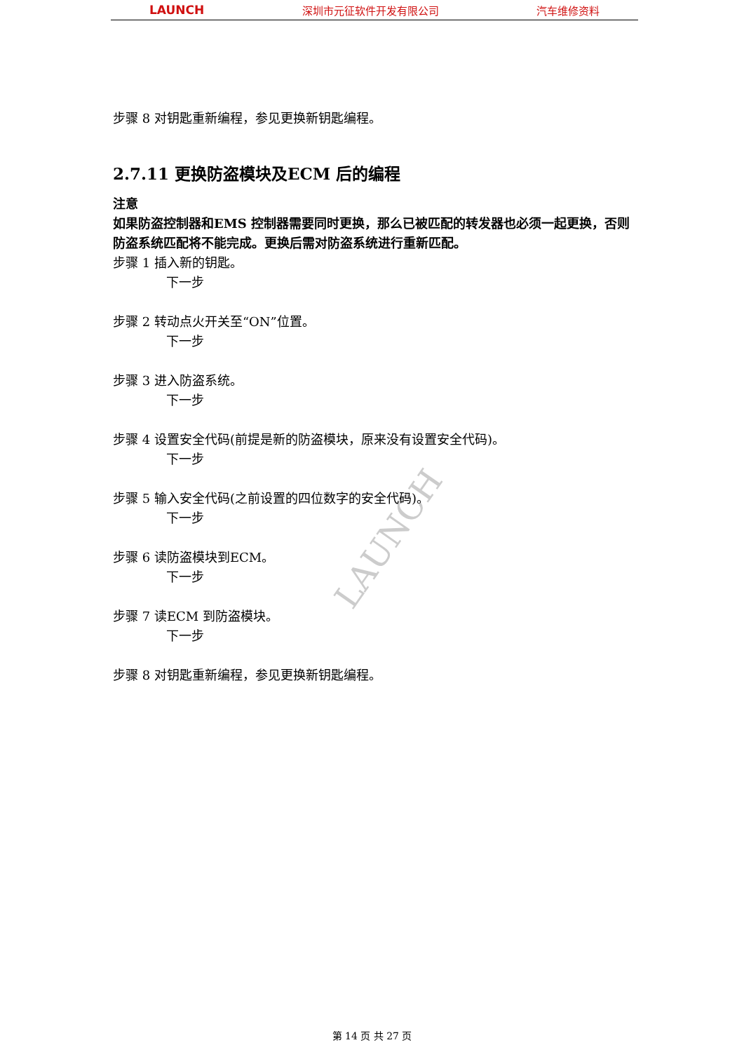LAUNCH 深圳市元征软件开发有限公司 汽车维修资料
LAUNCH
步骤 8 对钥匙重新编程，参见更换新钥匙编程。
2.7.11 更换防盗模块及ECM 后的编程
注意
如果防盗控制器和EMS 控制器需要同时更换，那么已被匹配的转发器也必须一起更换，否则防盗系统匹配将不能完成。更换后需对防盗系统进行重新匹配。
步骤 1 插入新的钥匙。
下一步
步骤 2 转动点火开关至“ON”位置。
下一步
步骤 3 进入防盗系统。
下一步
步骤 4 设置安全代码(前提是新的防盗模块，原来没有设置安全代码)。
下一步
步骤 5 输入安全代码(之前设置的四位数字的安全代码)。
下一步
步骤 6 读防盗模块到ECM。
下一步
步骤 7 读ECM 到防盗模块。
下一步
步骤 8 对钥匙重新编程，参见更换新钥匙编程。
第 14 页 共 27 页